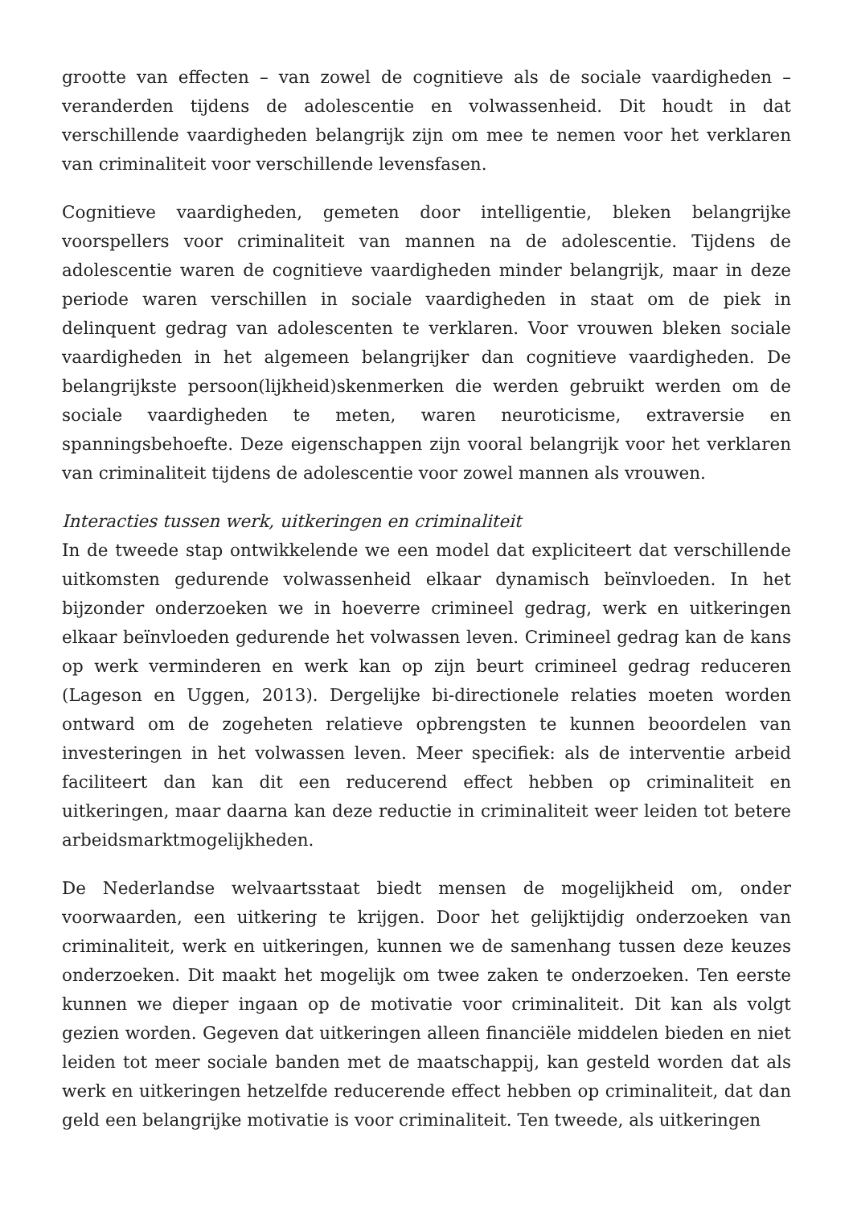grootte van effecten – van zowel de cognitieve als de sociale vaardigheden – veranderden tijdens de adolescentie en volwassenheid. Dit houdt in dat verschillende vaardigheden belangrijk zijn om mee te nemen voor het verklaren van criminaliteit voor verschillende levensfasen.
Cognitieve vaardigheden, gemeten door intelligentie, bleken belangrijke voorspellers voor criminaliteit van mannen na de adolescentie. Tijdens de adolescentie waren de cognitieve vaardigheden minder belangrijk, maar in deze periode waren verschillen in sociale vaardigheden in staat om de piek in delinquent gedrag van adolescenten te verklaren. Voor vrouwen bleken sociale vaardigheden in het algemeen belangrijker dan cognitieve vaardigheden. De belangrijkste persoon(lijkheid)skenmerken die werden gebruikt werden om de sociale vaardigheden te meten, waren neuroticisme, extraversie en spanningsbehoefte. Deze eigenschappen zijn vooral belangrijk voor het verklaren van criminaliteit tijdens de adolescentie voor zowel mannen als vrouwen.
Interacties tussen werk, uitkeringen en criminaliteit
In de tweede stap ontwikkelende we een model dat expliciteert dat verschillende uitkomsten gedurende volwassenheid elkaar dynamisch beïnvloeden. In het bijzonder onderzoeken we in hoeverre crimineel gedrag, werk en uitkeringen elkaar beïnvloeden gedurende het volwassen leven. Crimineel gedrag kan de kans op werk verminderen en werk kan op zijn beurt crimineel gedrag reduceren (Lageson en Uggen, 2013). Dergelijke bi-directionele relaties moeten worden ontward om de zogeheten relatieve opbrengsten te kunnen beoordelen van investeringen in het volwassen leven. Meer specifiek: als de interventie arbeid faciliteert dan kan dit een reducerend effect hebben op criminaliteit en uitkeringen, maar daarna kan deze reductie in criminaliteit weer leiden tot betere arbeidsmarktmogelijkheden.
De Nederlandse welvaartsstaat biedt mensen de mogelijkheid om, onder voorwaarden, een uitkering te krijgen. Door het gelijktijdig onderzoeken van criminaliteit, werk en uitkeringen, kunnen we de samenhang tussen deze keuzes onderzoeken. Dit maakt het mogelijk om twee zaken te onderzoeken. Ten eerste kunnen we dieper ingaan op de motivatie voor criminaliteit. Dit kan als volgt gezien worden. Gegeven dat uitkeringen alleen financiële middelen bieden en niet leiden tot meer sociale banden met de maatschappij, kan gesteld worden dat als werk en uitkeringen hetzelfde reducerende effect hebben op criminaliteit, dat dan geld een belangrijke motivatie is voor criminaliteit. Ten tweede, als uitkeringen